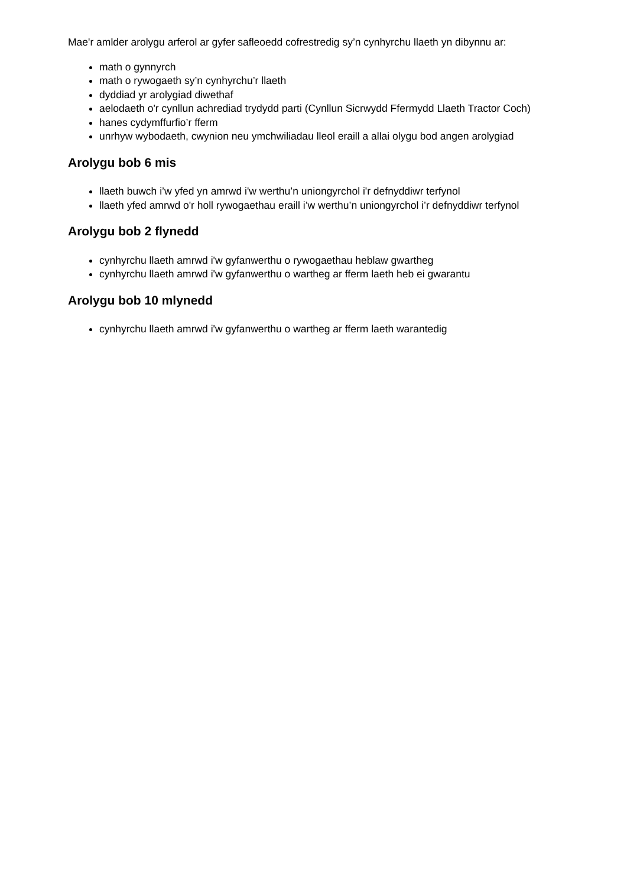Mae'r amlder arolygu arferol ar gyfer safleoedd cofrestredig sy’n cynhyrchu llaeth yn dibynnu ar:
math o gynnyrch
math o rywogaeth sy’n cynhyrchu’r llaeth
dyddiad yr arolygiad diwethaf
aelodaeth o'r cynllun achrediad trydydd parti (Cynllun Sicrwydd Ffermydd Llaeth Tractor Coch)
hanes cydymffurfio’r fferm
unrhyw wybodaeth, cwynion neu ymchwiliadau lleol eraill a allai olygu bod angen arolygiad
Arolygu bob 6 mis
llaeth buwch i’w yfed yn amrwd i'w werthu’n uniongyrchol i'r defnyddiwr terfynol
llaeth yfed amrwd o'r holl rywogaethau eraill i’w werthu’n uniongyrchol i’r defnyddiwr terfynol
Arolygu bob 2 flynedd
cynhyrchu llaeth amrwd i'w gyfanwerthu o rywogaethau heblaw gwartheg
cynhyrchu llaeth amrwd i'w gyfanwerthu o wartheg ar fferm laeth heb ei gwarantu
Arolygu bob 10 mlynedd
cynhyrchu llaeth amrwd i'w gyfanwerthu o wartheg ar fferm laeth warantedig